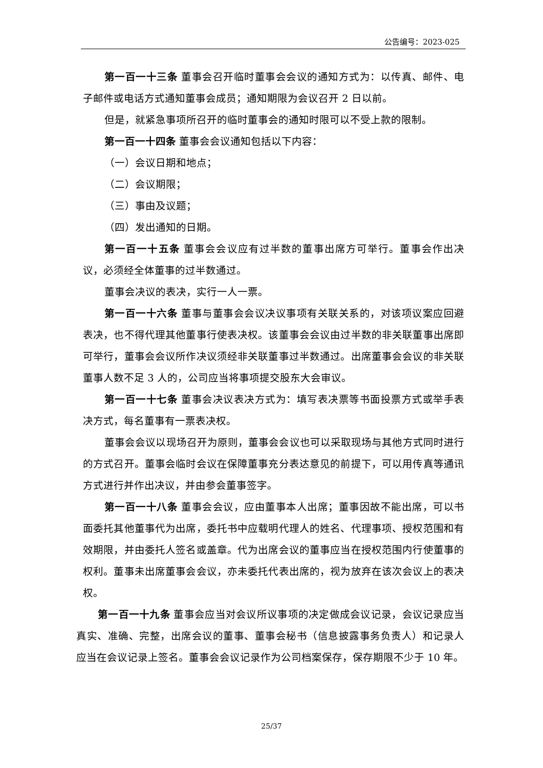公告编号：2023-025
第一百一十三条 董事会召开临时董事会会议的通知方式为：以传真、邮件、电子邮件或电话方式通知董事会成员；通知期限为会议召开 2 日以前。
但是，就紧急事项所召开的临时董事会的通知时限可以不受上款的限制。
第一百一十四条 董事会会议通知包括以下内容：
（一）会议日期和地点；
（二）会议期限；
（三）事由及议题；
（四）发出通知的日期。
第一百一十五条 董事会会议应有过半数的董事出席方可举行。董事会作出决议，必须经全体董事的过半数通过。
董事会决议的表决，实行一人一票。
第一百一十六条 董事与董事会会议决议事项有关联关系的，对该项议案应回避表决，也不得代理其他董事行使表决权。该董事会会议由过半数的非关联董事出席即可举行，董事会会议所作决议须经非关联董事过半数通过。出席董事会会议的非关联董事人数不足 3 人的，公司应当将事项提交股东大会审议。
第一百一十七条 董事会决议表决方式为：填写表决票等书面投票方式或举手表决方式，每名董事有一票表决权。
董事会会议以现场召开为原则，董事会会议也可以采取现场与其他方式同时进行的方式召开。董事会临时会议在保障董事充分表达意见的前提下，可以用传真等通讯方式进行并作出决议，并由参会董事签字。
第一百一十八条 董事会会议，应由董事本人出席；董事因故不能出席，可以书面委托其他董事代为出席，委托书中应载明代理人的姓名、代理事项、授权范围和有效期限，并由委托人签名或盖章。代为出席会议的董事应当在授权范围内行使董事的权利。董事未出席董事会会议，亦未委托代表出席的，视为放弃在该次会议上的表决权。
第一百一十九条 董事会应当对会议所议事项的决定做成会议记录，会议记录应当真实、准确、完整，出席会议的董事、董事会秘书（信息披露事务负责人）和记录人应当在会议记录上签名。董事会会议记录作为公司档案保存，保存期限不少于 10 年。
25/37